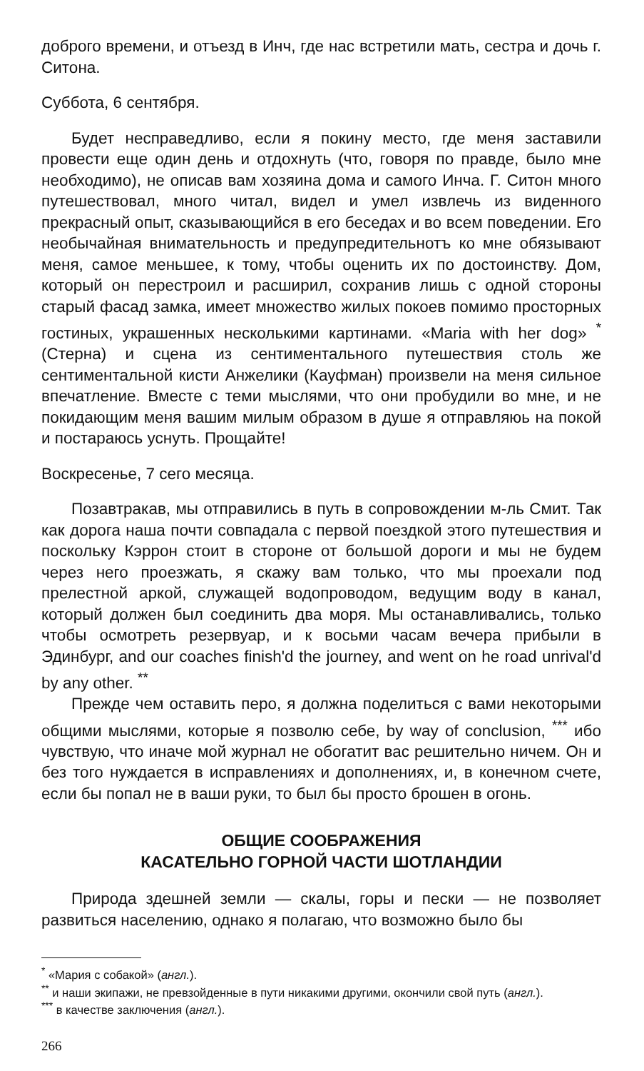доброго времени, и отъезд в Инч, где нас встретили мать, сестра и дочь г. Ситона.
Суббота, 6 сентября.
Будет несправедливо, если я покину место, где меня заставили провести еще один день и отдохнуть (что, говоря по правде, было мне необходимо), не описав вам хозяина дома и самого Инча. Г. Ситон много путешествовал, много читал, видел и умел извлечь из виденного прекрасный опыт, сказывающийся в его беседах и во всем поведении. Его необычайная внимательность и предупредительнотъ ко мне обязывают меня, самое меньшее, к тому, чтобы оценить их по достоинству. Дом, который он перестроил и расширил, сохранив лишь с одной стороны старый фасад замка, имеет множество жилых покоев помимо просторных гостиных, украшенных несколькими картинами. «Maria with her dog» <sup>*</sup> (Стерна) и сцена из сентиментального путешествия столь же сентиментальной кисти Анжелики (Кауфман) произвели на меня сильное впечатление. Вместе с теми мыслями, что они пробудили во мне, и не покидающим меня вашим милым образом в душе я отправляюь на покой и постараюсь уснуть. Прощайте!
Воскресенье, 7 сего месяца.
Позавтракав, мы отправились в путь в сопровождении м-ль Смит. Так как дорога наша почти совпадала с первой поездкой этого путешествия и поскольку Кэррон стоит в стороне от большой дороги и мы не будем через него проезжать, я скажу вам только, что мы проехали под прелестной аркой, служащей водопроводом, ведущим воду в канал, который должен был соединить два моря. Мы останавливались, только чтобы осмотреть резервуар, и к восьми часам вечера прибыли в Эдинбург, and our coaches finish'd the journey, and went on he road unrival'd by any other. <sup>**</sup>
Прежде чем оставить перо, я должна поделиться с вами некоторыми общими мыслями, которые я позволю себе, by way of conclusion, <sup>***</sup> ибо чувствую, что иначе мой журнал не обогатит вас решительно ничем. Он и без того нуждается в исправлениях и дополнениях, и, в конечном счете, если бы попал не в ваши руки, то был бы просто брошен в огонь.
ОБЩИЕ СООБРАЖЕНИЯ
КАСАТЕЛЬНО ГОРНОЙ ЧАСТИ ШОТЛАНДИИ
Природа здешней земли — скалы, горы и пески — не позволяет развиться населению, однако я полагаю, что возможно было бы
<sup>*</sup> «Мария с собакой» (англ.).
<sup>**</sup> и наши экипажи, не превзойденные в пути никакими другими, окончили свой путь (англ.).
<sup>***</sup> в качестве заключения (англ.).
266